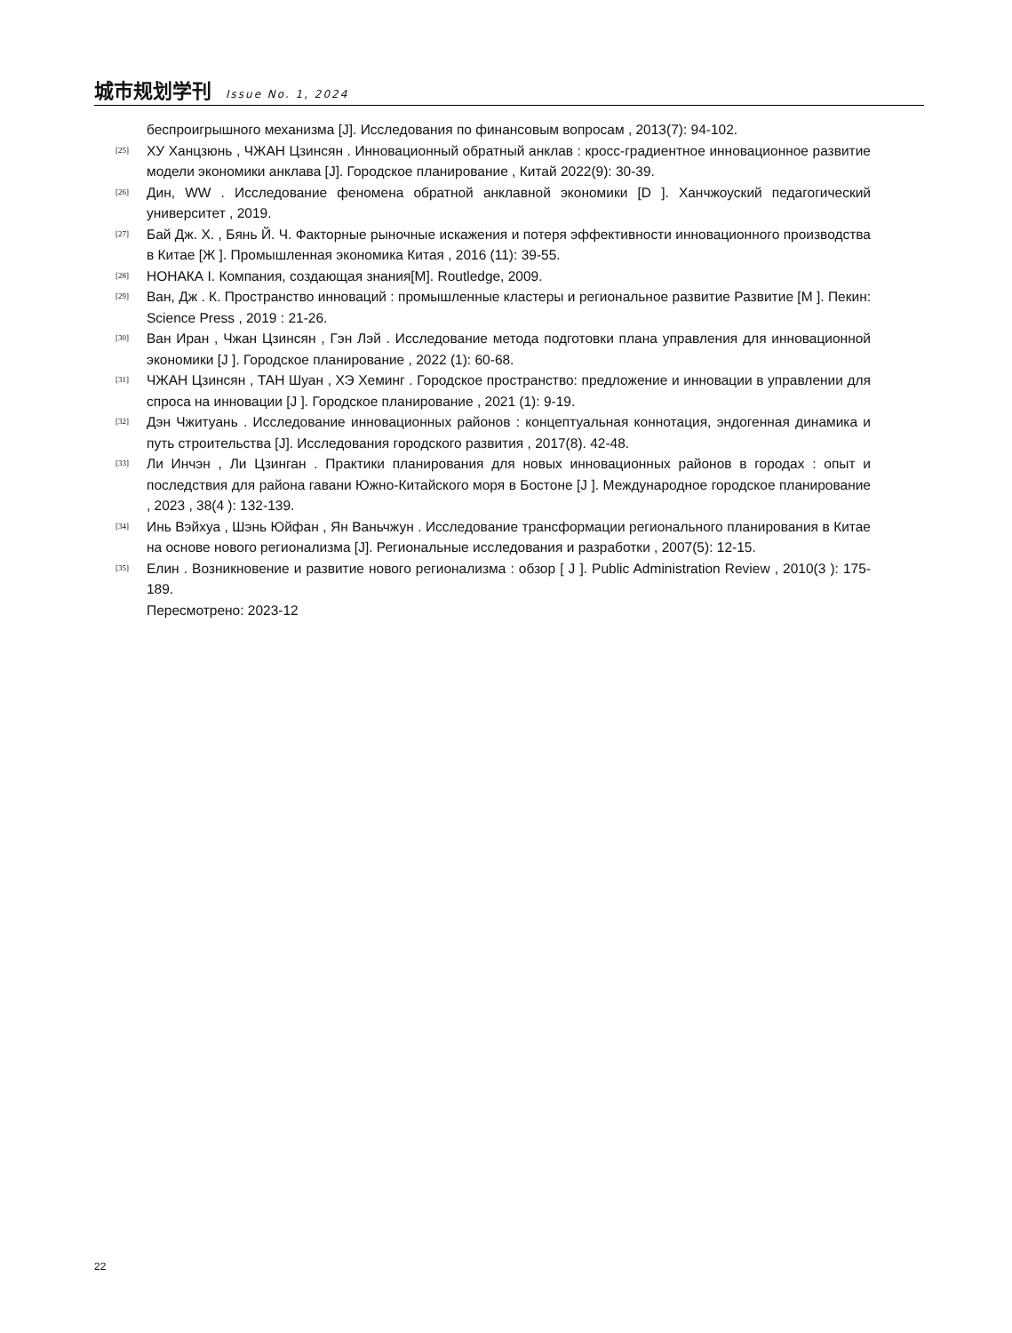城市规划学刊 Issue No. 1, 2024
беспроигрышного механизма [J]. Исследования по финансовым вопросам , 2013(7): 94-102.
[25] ХУ Ханцзюнь , ЧЖАН Цзинсян . Инновационный обратный анклав : кросс-градиентное инновационное развитие модели экономики анклава [J]. Городское планирование , Китай 2022(9): 30-39.
[26] Дин, WW . Исследование феномена обратной анклавной экономики [D ]. Ханчжоуский педагогический университет , 2019.
[27] Бай Дж. Х. , Бянь Й. Ч. Факторные рыночные искажения и потеря эффективности инновационного производства в Китае [Ж ]. Промышленная экономика Китая , 2016 (11): 39-55.
[28] НОНАКА I. Компания, создающая знания[M]. Routledge, 2009.
[29] Ван, Дж . К. Пространство инноваций : промышленные кластеры и региональное развитие Развитие [M ]. Пекин: Science Press , 2019 : 21-26.
[30] Ван Иран , Чжан Цзинсян , Гэн Лэй . Исследование метода подготовки плана управления для инновационной экономики [J ]. Городское планирование , 2022 (1): 60-68.
[31] ЧЖАН Цзинсян , ТАН Шуан , ХЭ Хеминг . Городское пространство: предложение и инновации в управлении для спроса на инновации [J ]. Городское планирование , 2021 (1): 9-19.
[32] Дэн Чжитуань . Исследование инновационных районов : концептуальная коннотация, эндогенная динамика и путь строительства [J]. Исследования городского развития , 2017(8). 42-48.
[33] Ли Инчэн , Ли Цзинган . Практики планирования для новых инновационных районов в городах : опыт и последствия для района гавани Южно-Китайского моря в Бостоне [J ]. Международное городское планирование , 2023 , 38(4 ): 132-139.
[34] Инь Вэйхуа , Шэнь Юйфан , Ян Ваньчжун . Исследование трансформации регионального планирования в Китае на основе нового регионализма [J]. Региональные исследования и разработки , 2007(5): 12-15.
[35] Елин . Возникновение и развитие нового регионализма : обзор [ J ]. Public Administration Review , 2010(3 ): 175-189.
Пересмотрено: 2023-12
22